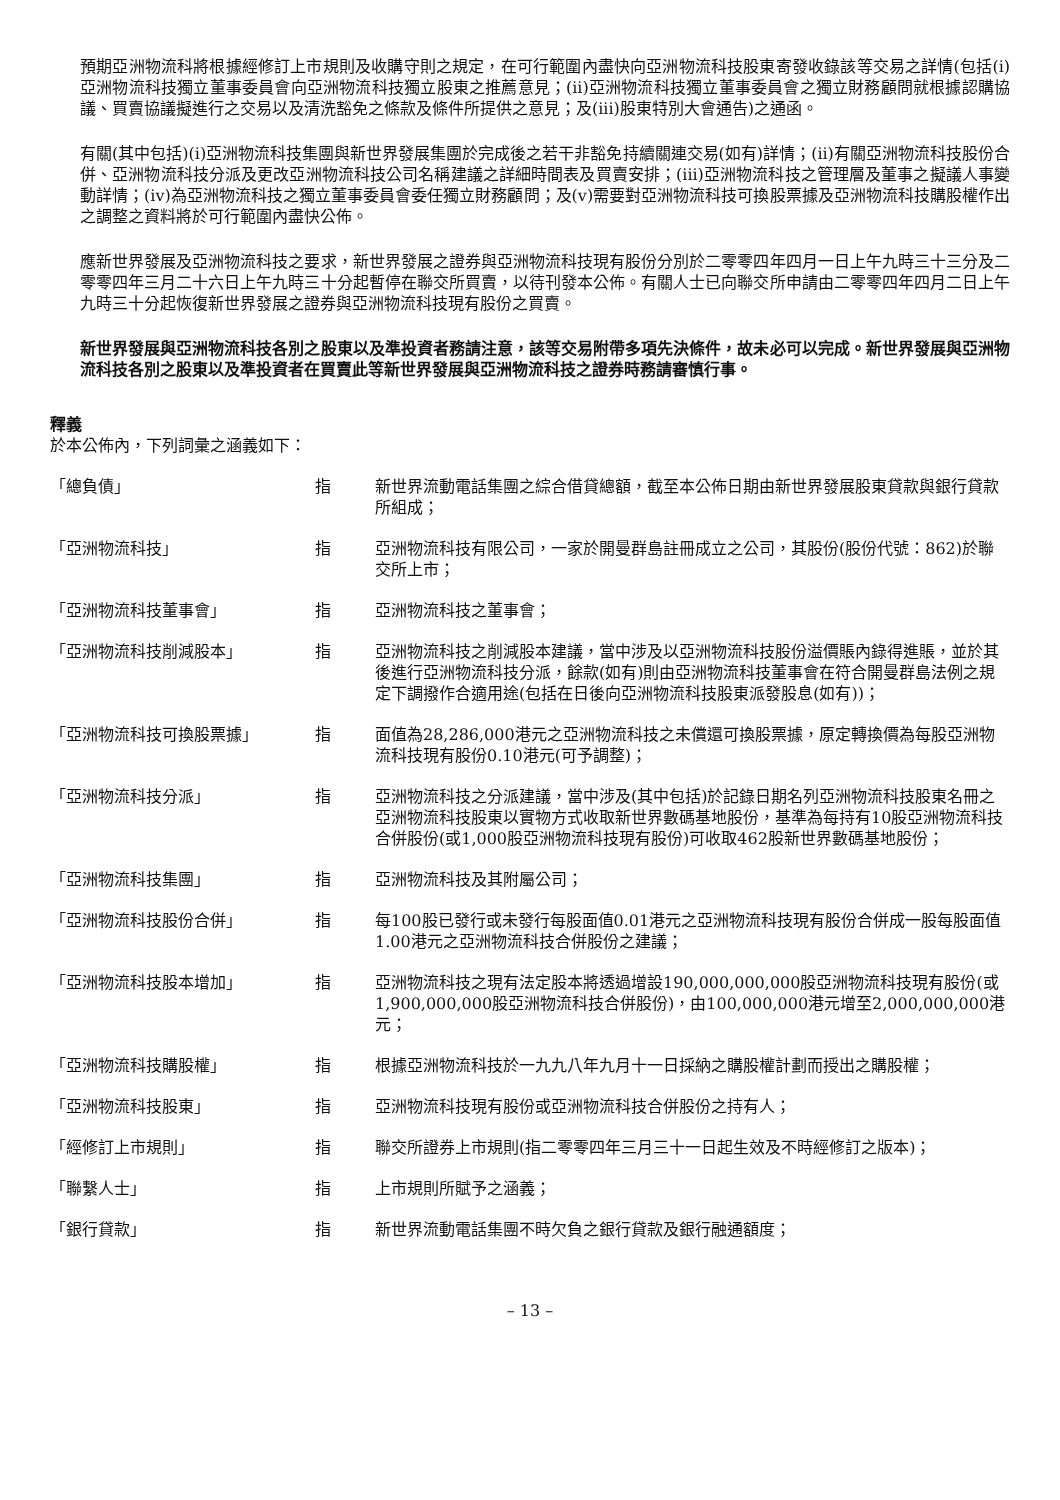預期亞洲物流科將根據經修訂上市規則及收購守則之規定，在可行範圍內盡快向亞洲物流科技股東寄發收錄該等交易之詳情(包括(i)亞洲物流科技獨立董事委員會向亞洲物流科技獨立股東之推薦意見；(ii)亞洲物流科技獨立董事委員會之獨立財務顧問就根據認購協議、買賣協議擬進行之交易以及清洗豁免之條款及條件所提供之意見；及(iii)股東特別大會通告)之通函。
有關(其中包括)(i)亞洲物流科技集團與新世界發展集團於完成後之若干非豁免持續關連交易(如有)詳情；(ii)有關亞洲物流科技股份合併、亞洲物流科技分派及更改亞洲物流科技公司名稱建議之詳細時間表及買賣安排；(iii)亞洲物流科技之管理層及董事之擬議人事變動詳情；(iv)為亞洲物流科技之獨立董事委員會委任獨立財務顧問；及(v)需要對亞洲物流科技可換股票據及亞洲物流科技購股權作出之調整之資料將於可行範圍內盡快公佈。
應新世界發展及亞洲物流科技之要求，新世界發展之證券與亞洲物流科技現有股份分別於二零零四年四月一日上午九時三十三分及二零零四年三月二十六日上午九時三十分起暫停在聯交所買賣，以待刊發本公佈。有關人士已向聯交所申請由二零零四年四月二日上午九時三十分起恢復新世界發展之證券與亞洲物流科技現有股份之買賣。
新世界發展與亞洲物流科技各別之股東以及準投資者務請注意，該等交易附帶多項先決條件，故未必可以完成。新世界發展與亞洲物流科技各別之股東以及準投資者在買賣此等新世界發展與亞洲物流科技之證券時務請審慎行事。
釋義
於本公佈內，下列詞彙之涵義如下：
| 「總負債」 | 指 | 新世界流動電話集團之綜合借貸總額，截至本公佈日期由新世界發展股東貸款與銀行貸款所組成； |
| 「亞洲物流科技」 | 指 | 亞洲物流科技有限公司，一家於開曼群島註冊成立之公司，其股份(股份代號：862)於聯交所上市； |
| 「亞洲物流科技董事會」 | 指 | 亞洲物流科技之董事會； |
| 「亞洲物流科技削減股本」 | 指 | 亞洲物流科技之削減股本建議，當中涉及以亞洲物流科技股份溢價賬內錄得進賬，並於其後進行亞洲物流科技分派，餘款(如有)則由亞洲物流科技董事會在符合開曼群島法例之規定下調撥作合適用途(包括在日後向亞洲物流科技股東派發股息(如有))； |
| 「亞洲物流科技可換股票據」 | 指 | 面值為28,286,000港元之亞洲物流科技之未償還可換股票據，原定轉換價為每股亞洲物流科技現有股份0.10港元(可予調整)； |
| 「亞洲物流科技分派」 | 指 | 亞洲物流科技之分派建議，當中涉及(其中包括)於記錄日期名列亞洲物流科技股東名冊之亞洲物流科技股東以實物方式收取新世界數碼基地股份，基準為每持有10股亞洲物流科技合併股份(或1,000股亞洲物流科技現有股份)可收取462股新世界數碼基地股份； |
| 「亞洲物流科技集團」 | 指 | 亞洲物流科技及其附屬公司； |
| 「亞洲物流科技股份合併」 | 指 | 每100股已發行或未發行每股面值0.01港元之亞洲物流科技現有股份合併成一股每股面值1.00港元之亞洲物流科技合併股份之建議； |
| 「亞洲物流科技股本增加」 | 指 | 亞洲物流科技之現有法定股本將透過增設190,000,000,000股亞洲物流科技現有股份(或1,900,000,000股亞洲物流科技合併股份)，由100,000,000港元增至2,000,000,000港元； |
| 「亞洲物流科技購股權」 | 指 | 根據亞洲物流科技於一九九八年九月十一日採納之購股權計劃而授出之購股權； |
| 「亞洲物流科技股東」 | 指 | 亞洲物流科技現有股份或亞洲物流科技合併股份之持有人； |
| 「經修訂上市規則」 | 指 | 聯交所證券上市規則(指二零零四年三月三十一日起生效及不時經修訂之版本)； |
| 「聯繫人士」 | 指 | 上市規則所賦予之涵義； |
| 「銀行貸款」 | 指 | 新世界流動電話集團不時欠負之銀行貸款及銀行融通額度； |
– 13 –